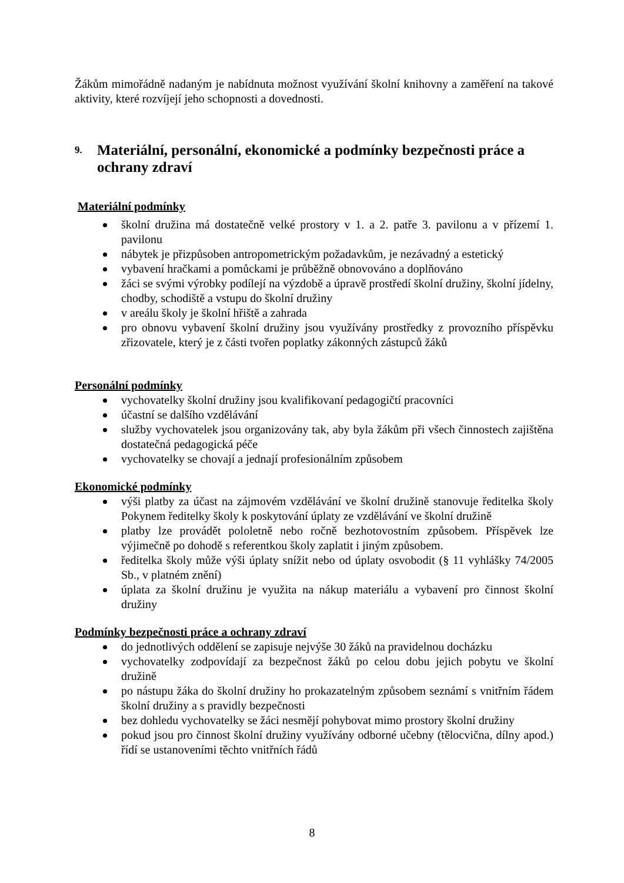Žákům mimořádně nadaným je nabídnuta možnost využívání školní knihovny a zaměření na takové aktivity, které rozvíjejí jeho schopnosti a dovednosti.
9. Materiální, personální, ekonomické a podmínky bezpečnosti práce a ochrany zdraví
Materiální podmínky
školní družina má dostatečně velké prostory v 1. a 2. patře 3. pavilonu a v přízemí 1. pavilonu
nábytek je přizpůsoben antropometrickým požadavkům, je nezávadný a estetický
vybavení hračkami a pomůckami je průběžně obnovováno a doplňováno
žáci se svými výrobky podílejí na výzdobě a úpravě prostředí školní družiny, školní jídelny, chodby, schodiště a vstupu do školní družiny
v areálu školy je školní hřiště a zahrada
pro obnovu vybavení školní družiny jsou využívány prostředky z provozního příspěvku zřizovatele, který je z části tvořen poplatky zákonných zástupců žáků
Personální podmínky
vychovatelky školní družiny jsou kvalifikovaní pedagogičtí pracovníci
účastní se dalšího vzdělávání
služby vychovatelek jsou organizovány tak, aby byla žákům při všech činnostech zajištěna dostatečná pedagogická péče
vychovatelky se chovají a jednají profesionálním způsobem
Ekonomické podmínky
výši platby za účast na zájmovém vzdělávání ve školní družině stanovuje ředitelka školy Pokynem ředitelky školy k poskytování úplaty ze vzdělávání ve školní družině
platby lze provádět pololetně nebo ročně bezhotovostním způsobem. Příspěvek lze výjimečně po dohodě s referentkou školy zaplatit i jiným způsobem.
ředitelka školy může výši úplaty snížit nebo od úplaty osvobodit (§ 11 vyhlášky 74/2005 Sb., v platném znění)
úplata za školní družinu je využita na nákup materiálu a vybavení pro činnost školní družiny
Podmínky bezpečnosti práce a ochrany zdraví
do jednotlivých oddělení se zapisuje nejvýše 30 žáků na pravidelnou docházku
vychovatelky zodpovídají za bezpečnost žáků po celou dobu jejich pobytu ve školní družině
po nástupu žáka do školní družiny ho prokazatelným způsobem seznámí s vnitřním řádem školní družiny a s pravidly bezpečnosti
bez dohledu vychovatelky se žáci nesmějí pohybovat mimo prostory školní družiny
pokud jsou pro činnost školní družiny využívány odborné učebny (tělocvična, dílny apod.) řídí se ustanoveními těchto vnitřních řádů
8